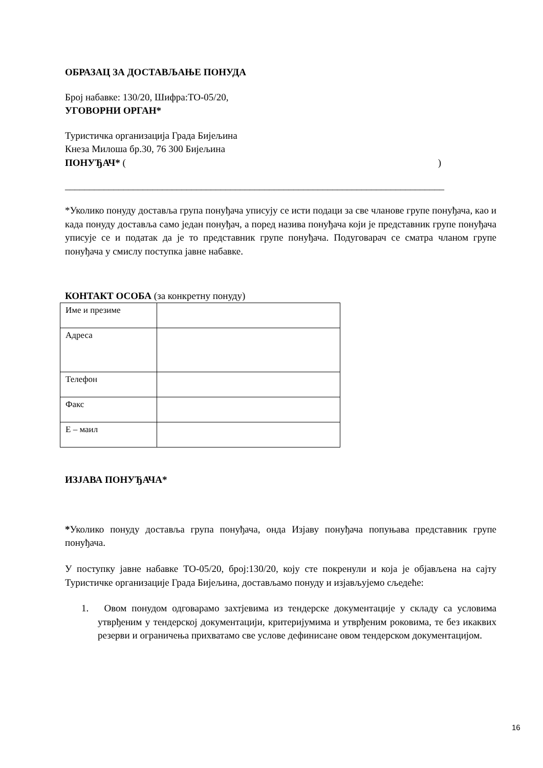ОБРАЗАЦ ЗА ДОСТАВЉАЊЕ ПОНУДА
Број набавке: 130/20, Шифра:ТО-05/20,
УГОВОРНИ ОРГАН*
Туристичка организација Града Бијељина
Кнеза Милоша бр.30, 76 300 Бијељина
ПОНУЂАЧ* ( )
______________________________________________________________________________
*Уколико понуду доставља група понуђача уписују се исти подаци за све чланове групе понуђача, као и када понуду доставља само један понуђач, а поред назива понуђача који је представник групе понуђача уписује се и податак да је то представник групе понуђача. Подуговарач се сматра чланом групе понуђача у смислу поступка јавне набавке.
КОНТАКТ ОСОБА (за конкретну понуду)
| Име и презиме | |
| Адреса | |
| Телефон | |
| Факс | |
| Е – маил | |
ИЗЈАВА ПОНУЂАЧА*
*Уколико понуду доставља група понуђача, онда Изјаву понуђача попуњава представник групе понуђача.
У поступку јавне набавке ТО-05/20, број:130/20, коју сте покренули и која је објављена на сајту Туристичке организације Града Бијељина, достављамо понуду и изјављујемо сљедеће:
1. Овом понудом одговарамо захтјевима из тендерске документације у складу са условима утврђеним у тендерској документацији, критеријумима и утврђеним роковима, те без икаквих резерви и ограничења прихватамо све услове дефинисане овом тендерском документацијом.
16